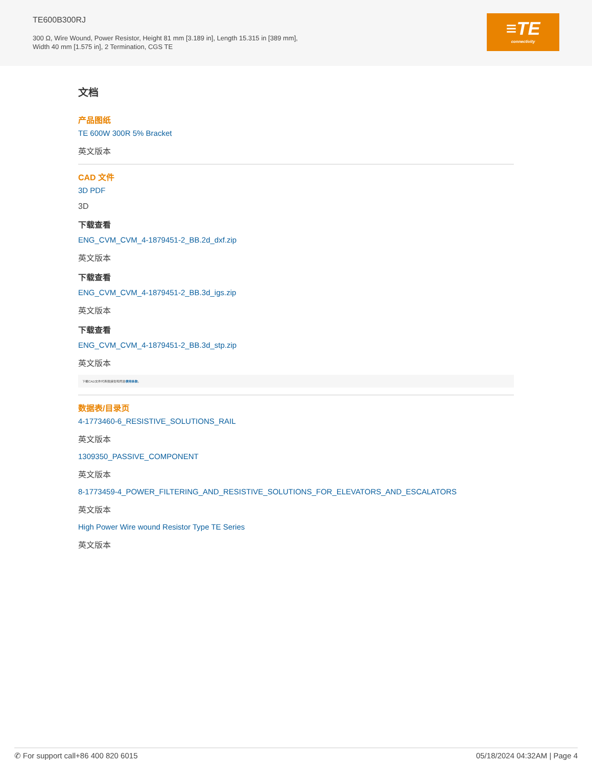TE600B300RJ
300 Ω, Wire Wound, Power Resistor, Height 81 mm [3.189 in], Length 15.315 in [389 mm], Width 40 mm [1.575 in], 2 Termination, CGS TE
≡TE
connectivity
文档
产品图纸
TE 600W 300R 5% Bracket
英文版本
CAD 文件
3D PDF
3D
下载查看
ENG_CVM_CVM_4-1879451-2_BB.2d_dxf.zip
英文版本
下载查看
ENG_CVM_CVM_4-1879451-2_BB.3d_igs.zip
英文版本
下载查看
ENG_CVM_CVM_4-1879451-2_BB.3d_stp.zip
英文版本
下载CAD文件代表我接受和同意使用条款。
数据表/目录页
4-1773460-6_RESISTIVE_SOLUTIONS_RAIL
英文版本
1309350_PASSIVE_COMPONENT
英文版本
8-1773459-4_POWER_FILTERING_AND_RESISTIVE_SOLUTIONS_FOR_ELEVATORS_AND_ESCALATORS
英文版本
High Power Wire wound Resistor Type TE Series
英文版本
✆ For support call+86 400 820 6015 05/18/2024 04:32AM | Page 4